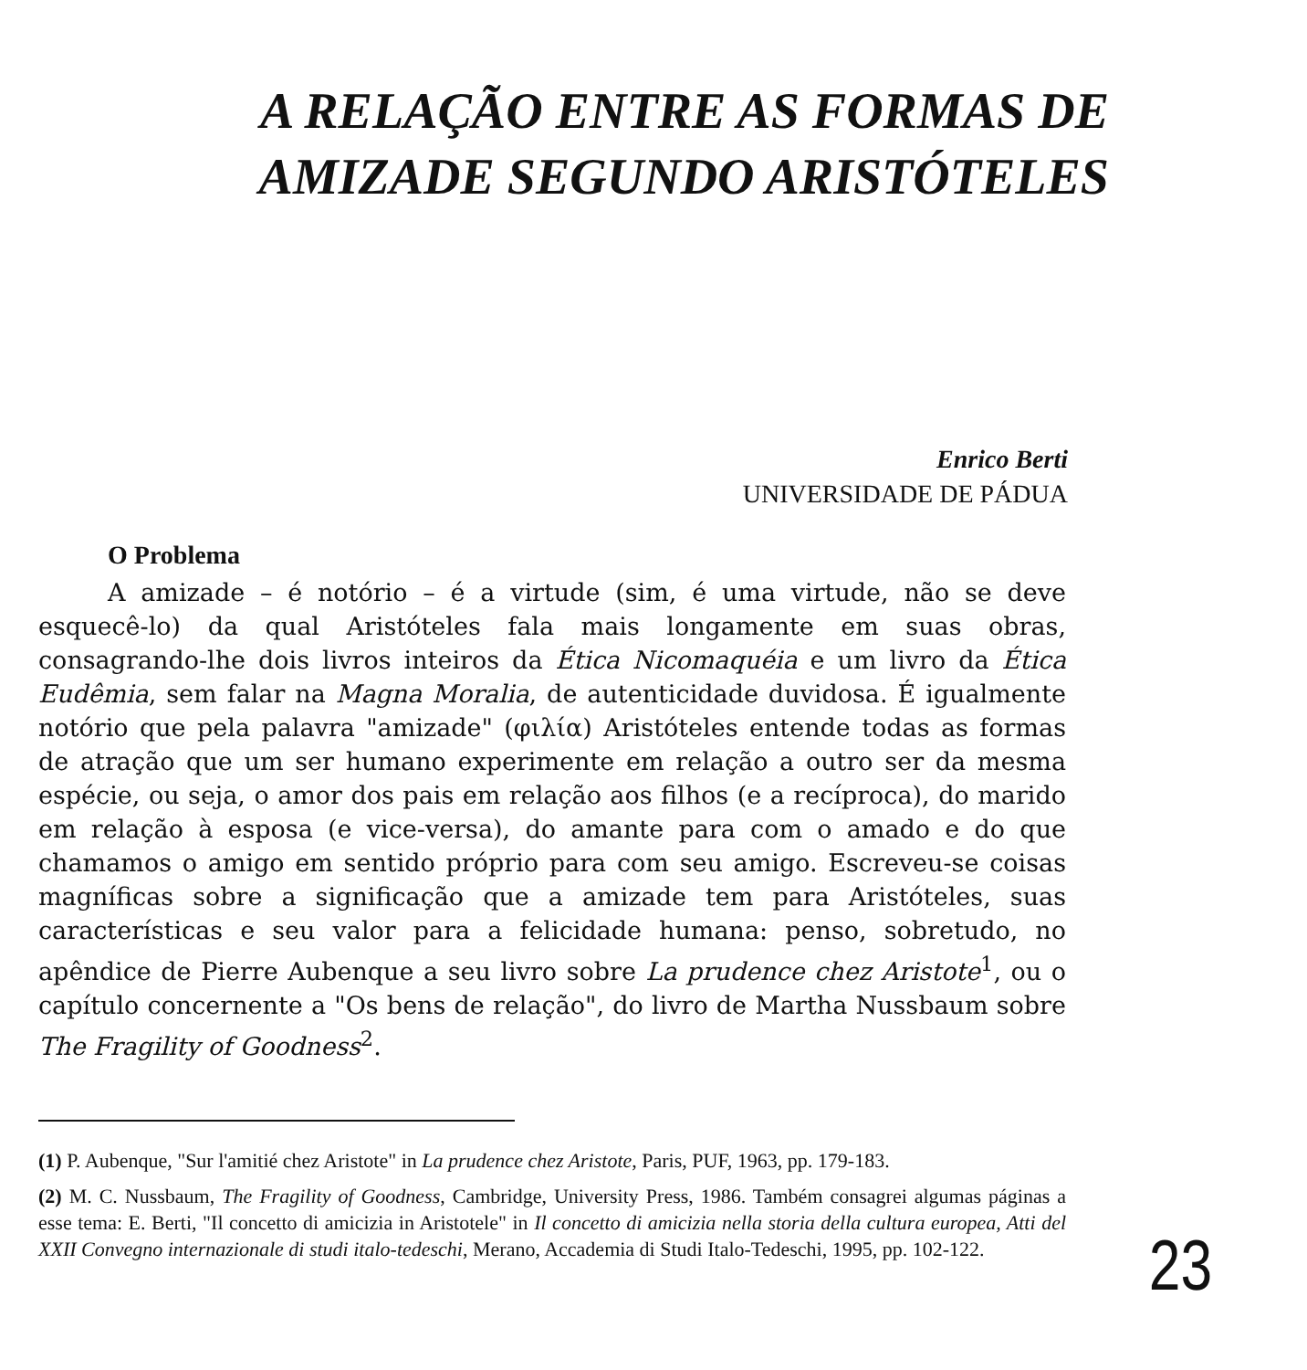A RELAÇÃO ENTRE AS FORMAS DE AMIZADE SEGUNDO ARISTÓTELES
Enrico Berti
UNIVERSIDADE DE PÁDUA
O Problema
A amizade – é notório – é a virtude (sim, é uma virtude, não se deve esquecê-lo) da qual Aristóteles fala mais longamente em suas obras, consagrando-lhe dois livros inteiros da Ética Nicomaquéia e um livro da Ética Eudêmia, sem falar na Magna Moralia, de autenticidade duvidosa. É igualmente notório que pela palavra "amizade" (φιλία) Aristóteles entende todas as formas de atração que um ser humano experimente em relação a outro ser da mesma espécie, ou seja, o amor dos pais em relação aos filhos (e a recíproca), do marido em relação à esposa (e vice-versa), do amante para com o amado e do que chamamos o amigo em sentido próprio para com seu amigo. Escreveu-se coisas magníficas sobre a significação que a amizade tem para Aristóteles, suas características e seu valor para a felicidade humana: penso, sobretudo, no apêndice de Pierre Aubenque a seu livro sobre La prudence chez Aristote<sup>1</sup>, ou o capítulo concernente a "Os bens de relação", do livro de Martha Nussbaum sobre The Fragility of Goodness<sup>2</sup>.
(1) P. Aubenque, "Sur l'amitié chez Aristote" in La prudence chez Aristote, Paris, PUF, 1963, pp. 179-183.
(2) M. C. Nussbaum, The Fragility of Goodness, Cambridge, University Press, 1986. Também consagrei algumas páginas a esse tema: E. Berti, "Il concetto di amicizia in Aristotele" in Il concetto di amicizia nella storia della cultura europea, Atti del XXII Convegno internazionale di studi italo-tedeschi, Merano, Accademia di Studi Italo-Tedeschi, 1995, pp. 102-122.
23